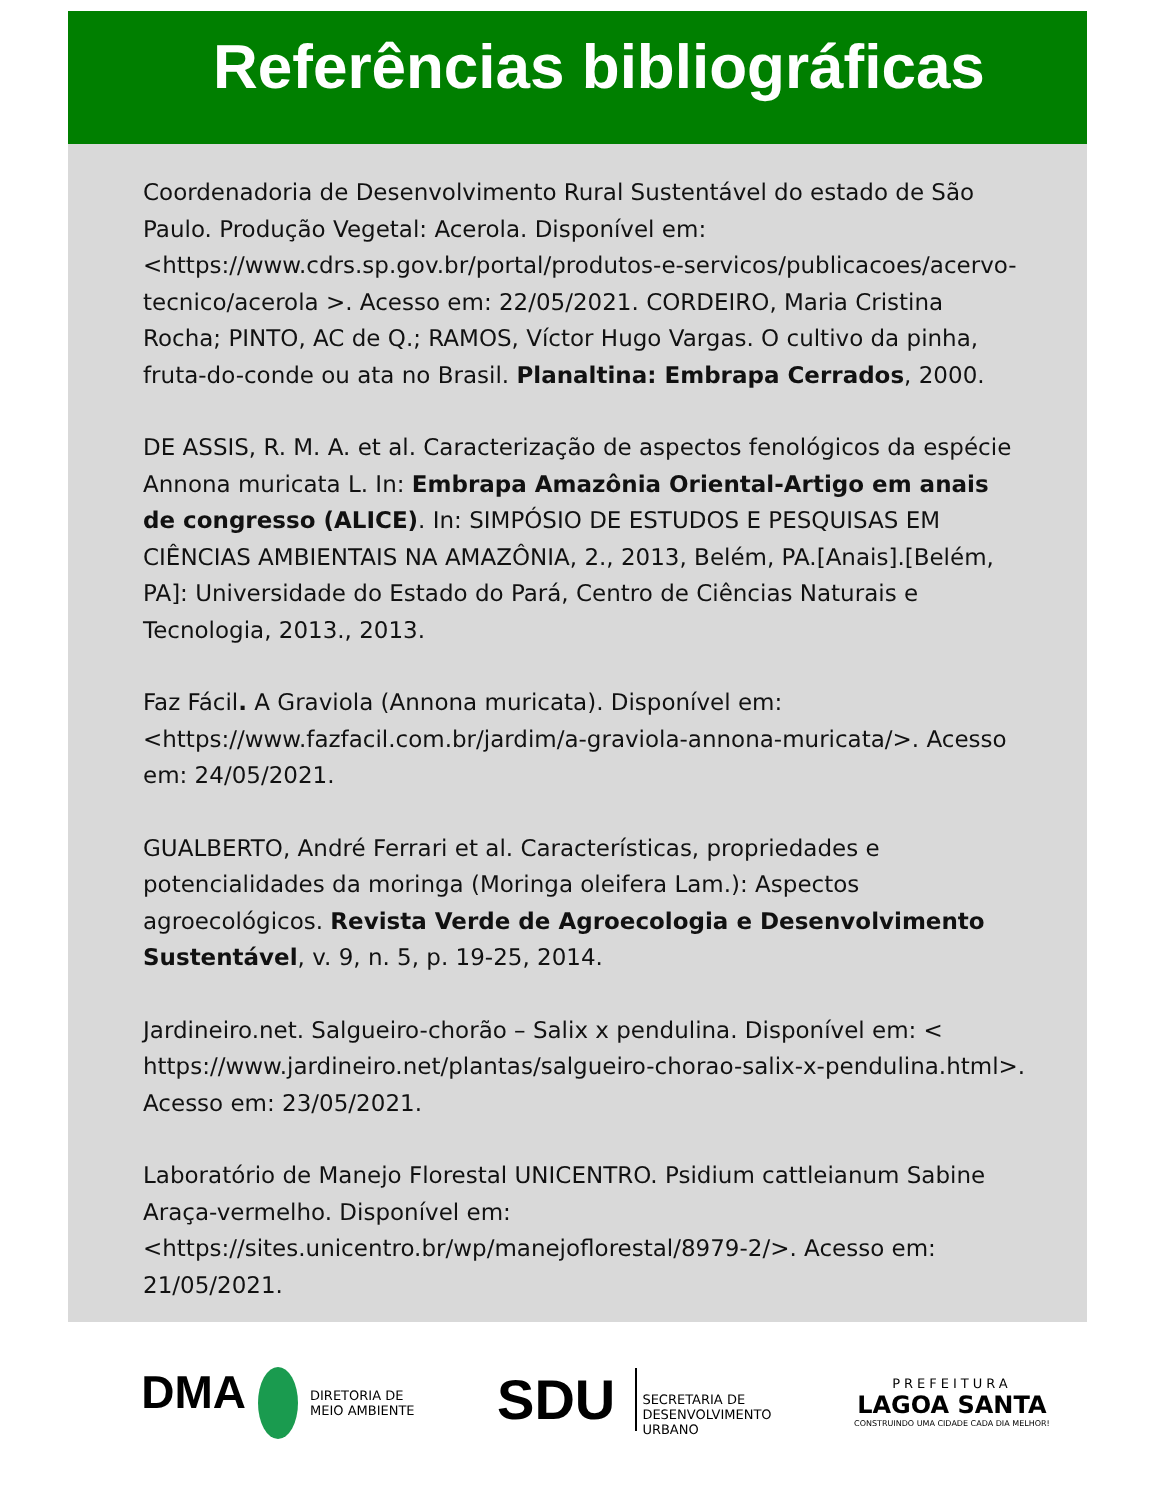Referências bibliográficas
Coordenadoria de Desenvolvimento Rural Sustentável do estado de São Paulo. Produção Vegetal: Acerola. Disponível em: <https://www.cdrs.sp.gov.br/portal/produtos-e-servicos/publicacoes/acervo-tecnico/acerola >. Acesso em: 22/05/2021. CORDEIRO, Maria Cristina Rocha; PINTO, AC de Q.; RAMOS, Víctor Hugo Vargas. O cultivo da pinha, fruta-do-conde ou ata no Brasil. Planaltina: Embrapa Cerrados, 2000.
DE ASSIS, R. M. A. et al. Caracterização de aspectos fenológicos da espécie Annona muricata L. In: Embrapa Amazônia Oriental-Artigo em anais de congresso (ALICE). In: SIMPÓSIO DE ESTUDOS E PESQUISAS EM CIÊNCIAS AMBIENTAIS NA AMAZÔNIA, 2., 2013, Belém, PA.[Anais].[Belém, PA]: Universidade do Estado do Pará, Centro de Ciências Naturais e Tecnologia, 2013., 2013.
Faz Fácil. A Graviola (Annona muricata). Disponível em: <https://www.fazfacil.com.br/jardim/a-graviola-annona-muricata/>. Acesso em: 24/05/2021.
GUALBERTO, André Ferrari et al. Características, propriedades e potencialidades da moringa (Moringa oleifera Lam.): Aspectos agroecológicos. Revista Verde de Agroecologia e Desenvolvimento Sustentável, v. 9, n. 5, p. 19-25, 2014.
Jardineiro.net. Salgueiro-chorão – Salix x pendulina. Disponível em: < https://www.jardineiro.net/plantas/salgueiro-chorao-salix-x-pendulina.html>. Acesso em: 23/05/2021.
Laboratório de Manejo Florestal UNICENTRO. Psidium cattleianum Sabine Araça-vermelho. Disponível em: <https://sites.unicentro.br/wp/manejoflorestal/8979-2/>. Acesso em: 21/05/2021.
DMA DIRETORIA DE
MEIO AMBIENTE
SDU SECRETARIA DE
DESENVOLVIMENTO
URBANO
PREFEITURA
LAGOA SANTA
CONSTRUINDO UMA CIDADE CADA DIA MELHOR!